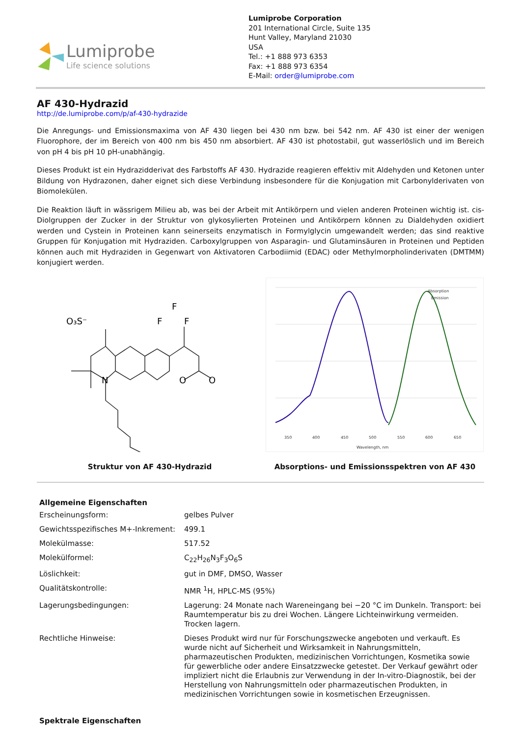Lumiprobe
Life science solutions
Lumiprobe Corporation
201 International Circle, Suite 135
Hunt Valley, Maryland 21030
USA
Tel.: +1 888 973 6353
Fax: +1 888 973 6354
E-Mail: order@lumiprobe.com
AF 430-Hydrazid
http://de.lumiprobe.com/p/af-430-hydrazide
Die Anregungs- und Emissionsmaxima von AF 430 liegen bei 430 nm bzw. bei 542 nm. AF 430 ist einer der wenigen Fluorophore, der im Bereich von 400 nm bis 450 nm absorbiert. AF 430 ist photostabil, gut wasserlöslich und im Bereich von pH 4 bis pH 10 pH-unabhängig.
Dieses Produkt ist ein Hydrazidderivat des Farbstoffs AF 430. Hydrazide reagieren effektiv mit Aldehyden und Ketonen unter Bildung von Hydrazonen, daher eignet sich diese Verbindung insbesondere für die Konjugation mit Carbonylderivaten von Biomolekülen.
Die Reaktion läuft in wässrigem Milieu ab, was bei der Arbeit mit Antikörpern und vielen anderen Proteinen wichtig ist. cis-Diolgruppen der Zucker in der Struktur von glykosylierten Proteinen und Antikörpern können zu Dialdehyden oxidiert werden und Cystein in Proteinen kann seinerseits enzymatisch in Formylglycin umgewandelt werden; das sind reaktive Gruppen für Konjugation mit Hydraziden. Carboxylgruppen von Asparagin- und Glutaminsäuren in Proteinen und Peptiden können auch mit Hydraziden in Gegenwart von Aktivatoren Carbodiimid (EDAC) oder Methylmorpholinderivaten (DMTMM) konjugiert werden.
O₃S⁻
F
F
F
N
O
O
Struktur von AF 430-Hydrazid
Absorption
Emission
350
400
450
500
550
600
650
Wavelength, nm
Absorptions- und Emissionsspektren von AF 430
| Allgemeine Eigenschaften | |
| --- | --- |
| Erscheinungsform: | gelbes Pulver |
| Gewichtsspezifisches M+-Inkrement: | 499.1 |
| Molekülmasse: | 517.52 |
| Molekülformel: | C<sub>22</sub>H<sub>26</sub>N<sub>3</sub>F<sub>3</sub>O<sub>6</sub>S |
| Löslichkeit: | gut in DMF, DMSO, Wasser |
| Qualitätskontrolle: | NMR <sup>1</sup>H, HPLC-MS (95%) |
| Lagerungsbedingungen: | Lagerung: 24 Monate nach Wareneingang bei −20 °C im Dunkeln. Transport: bei Raumtemperatur bis zu drei Wochen. Längere Lichteinwirkung vermeiden. Trocken lagern. |
| Rechtliche Hinweise: | Dieses Produkt wird nur für Forschungszwecke angeboten und verkauft. Es wurde nicht auf Sicherheit und Wirksamkeit in Nahrungsmitteln, pharmazeutischen Produkten, medizinischen Vorrichtungen, Kosmetika sowie für gewerbliche oder andere Einsatzzwecke getestet. Der Verkauf gewährt oder impliziert nicht die Erlaubnis zur Verwendung in der In-vitro-Diagnostik, bei der Herstellung von Nahrungsmitteln oder pharmazeutischen Produkten, in medizinischen Vorrichtungen sowie in kosmetischen Erzeugnissen. |
| Spektrale Eigenschaften | |